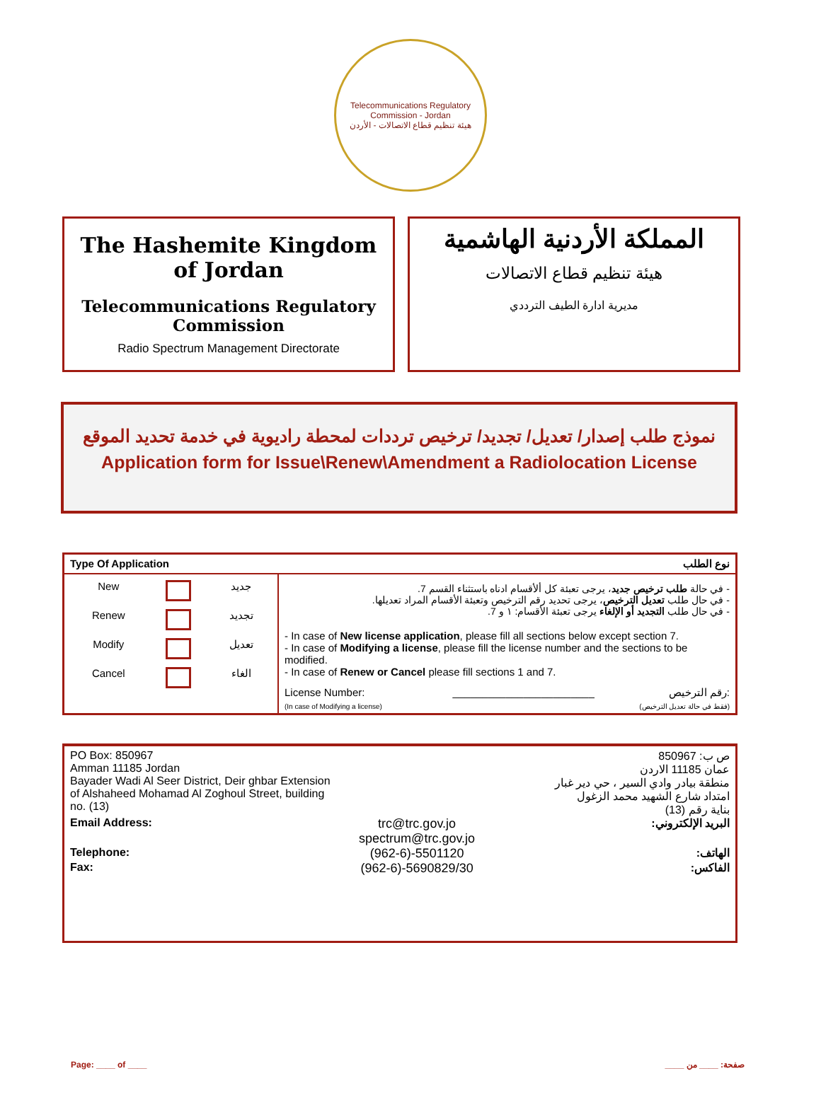Telecommunications Regulatory Commission - Jordan
هيئة تنظيم قطاع الاتصالات - الأردن
The Hashemite Kingdom of Jordan
Telecommunications Regulatory Commission
Radio Spectrum Management Directorate
المملكة الأردنية الهاشمية
هيئة تنظيم قطاع الاتصالات
مديرية ادارة الطيف الترددي
نموذج طلب إصدار/ تعديل/ تجديد/ ترخيص ترددات لمحطة راديوية في خدمة تحديد الموقع
Application form for Issue\Renew\Amendment a Radiolocation License
| Type Of Application نوع الطلب | |
| / New / / جديد / / Renew / / تجديد / / Modify / / تعديل / / Cancel / / الغاء / | - في حالة طلب ترخيص جديد ، يرجى تعبئة كل ألأقسام ادناه باستثناء القسم 7. - في حال طلب تعديل الترخيص ، يرجى تحديد رقم الترخيص وتعبئة الأقسام المراد تعديلها. - في حال طلب التجديد أو الإلغاء يرجى تعبئة الأقسام: ١ و 7. - In case of New license application , please fill all sections below except section 7. - In case of Modifying a license , please fill the license number and the sections to be modified. - In case of Renew or Cancel please fill sections 1 and 7. License Number: ________________________ رقم الترخيص: (In case of Modifying a license) (فقط في حالة تعديل الترخيص) |
| PO Box: 850967 Amman 11185 Jordan Bayader Wadi Al Seer District, Deir ghbar Extension of Alshaheed Mohamad Al Zoghoul Street, building no. (13) | | ص ب: 850967 عمان 11185 الاردن منطقة بيادر وادي السير ، حي دير غبار امتداد شارع الشهيد محمد الزغول بناية رقم (13) |
| Email Address: | trc@trc.gov.jo spectrum@trc.gov.jo | البريد الإلكتروني: |
| Telephone: | (962-6)-5501120 | الهاتف: |
| Fax: | (962-6)-5690829/30 | الفاكس: |
Page: ____ of ____ صفحة: ____ من ____